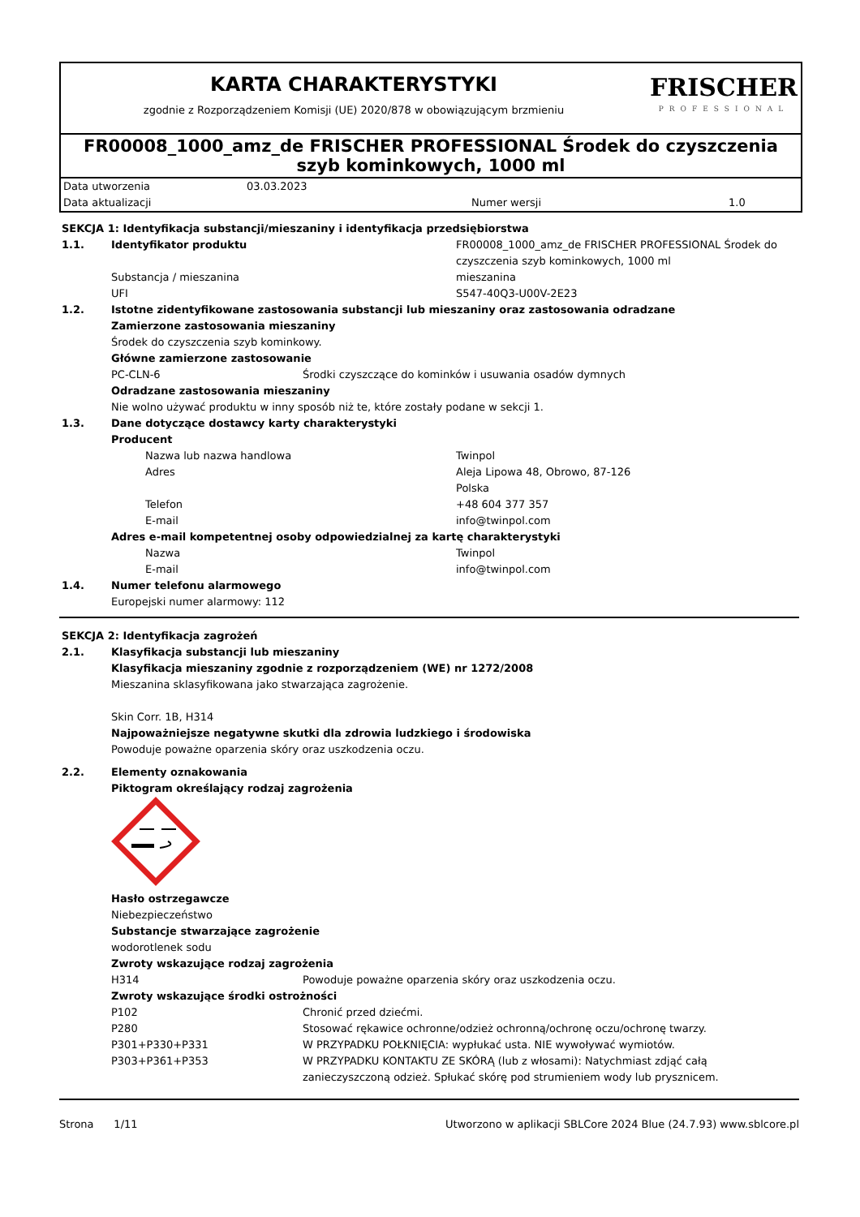KARTA CHARAKTERYSTYKI
zgodnie z Rozporządzeniem Komisji (UE) 2020/878 w obowiązującym brzmieniu
FRISCHER
PROFESSIONAL
FR00008_1000_amz_de FRISCHER PROFESSIONAL Środek do czyszczenia szyb kominkowych, 1000 ml
| Data utworzenia | 03.03.2023 | | |
| Data aktualizacji | | Numer wersji | 1.0 |
| SEKCJA 1: Identyfikacja substancji/mieszaniny i identyfikacja przedsiębiorstwa | | | |
| 1.1. | Identyfikator produktu | | FR00008_1000_amz_de FRISCHER PROFESSIONAL Środek do czyszczenia szyb kominkowych, 1000 ml |
| | Substancja / mieszanina | | mieszanina |
| | UFI | | S547-40Q3-U00V-2E23 |
| 1.2. | Istotne zidentyfikowane zastosowania substancji lub mieszaniny oraz zastosowania odradzane | | |
| | Zamierzone zastosowania mieszaniny | | |
| | Środek do czyszczenia szyb kominkowy. | | |
| | Główne zamierzone zastosowanie | | |
| | PC-CLN-6 | Środki czyszczące do kominków i usuwania osadów dymnych | |
| | Odradzane zastosowania mieszaniny | | |
| | Nie wolno używać produktu w inny sposób niż te, które zostały podane w sekcji 1. | | |
| 1.3. | Dane dotyczące dostawcy karty charakterystyki | | |
| | Producent | | |
| | Nazwa lub nazwa handlowa | | Twinpol |
| | Adres | | Aleja Lipowa 48, Obrowo, 87-126 Polska |
| | Telefon | | +48 604 377 357 |
| | E-mail | | info@twinpol.com |
| | Adres e-mail kompetentnej osoby odpowiedzialnej za kartę charakterystyki | | |
| | Nazwa | | Twinpol |
| | E-mail | | info@twinpol.com |
| 1.4. | Numer telefonu alarmowego | | |
| | Europejski numer alarmowy: 112 | | |
| SEKCJA 2: Identyfikacja zagrożeń | | |
| 2.1. | Klasyfikacja substancji lub mieszaniny | |
| | Klasyfikacja mieszaniny zgodnie z rozporządzeniem (WE) nr 1272/2008 | |
| | Mieszanina sklasyfikowana jako stwarzająca zagrożenie. Skin Corr. 1B, H314 | |
| | Najpoważniejsze negatywne skutki dla zdrowia ludzkiego i środowiska | |
| | Powoduje poważne oparzenia skóry oraz uszkodzenia oczu. | |
| 2.2. | Elementy oznakowania | |
| | Piktogram określający rodzaj zagrożenia | |
| | Hasło ostrzegawcze | |
| | Niebezpieczeństwo | |
| | Substancje stwarzające zagrożenie | |
| | wodorotlenek sodu | |
| | Zwroty wskazujące rodzaj zagrożenia | |
| | H314 | Powoduje poważne oparzenia skóry oraz uszkodzenia oczu. |
| | Zwroty wskazujące środki ostrożności | |
| | P102 | Chronić przed dziećmi. |
| | P280 | Stosować rękawice ochronne/odzież ochronną/ochronę oczu/ochronę twarzy. |
| | P301+P330+P331 | W PRZYPADKU POŁKNIĘCIA: wypłukać usta. NIE wywoływać wymiotów. |
| | P303+P361+P353 | W PRZYPADKU KONTAKTU ZE SKÓRĄ (lub z włosami): Natychmiast zdjąć całą zanieczyszczoną odzież. Spłukać skórę pod strumieniem wody lub prysznicem. |
Strona 1/11 Utworzono w aplikacji SBLCore 2024 Blue (24.7.93) www.sblcore.pl